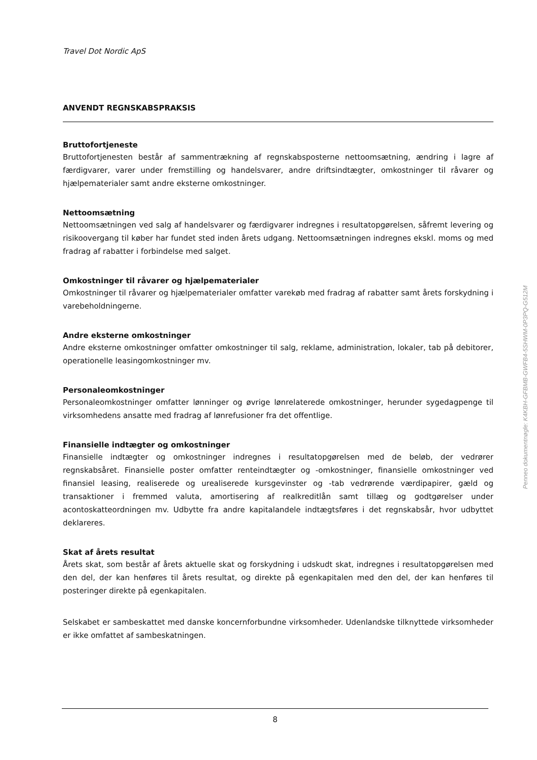Travel Dot Nordic ApS
ANVENDT REGNSKABSPRAKSIS
Bruttofortjeneste
Bruttofortjenesten består af sammentrækning af regnskabsposterne nettoomsætning, ændring i lagre af færdigvarer, varer under fremstilling og handelsvarer, andre driftsindtægter, omkostninger til råvarer og hjælpematerialer samt andre eksterne omkostninger.
Nettoomsætning
Nettoomsætningen ved salg af handelsvarer og færdigvarer indregnes i resultatopgørelsen, såfremt levering og risikoovergang til køber har fundet sted inden årets udgang. Nettoomsætningen indregnes ekskl. moms og med fradrag af rabatter i forbindelse med salget.
Omkostninger til råvarer og hjælpematerialer
Omkostninger til råvarer og hjælpematerialer omfatter varekøb med fradrag af rabatter samt årets forskydning i varebeholdningerne.
Andre eksterne omkostninger
Andre eksterne omkostninger omfatter omkostninger til salg, reklame, administration, lokaler, tab på debitorer, operationelle leasingomkostninger mv.
Personaleomkostninger
Personaleomkostninger omfatter lønninger og øvrige lønrelaterede omkostninger, herunder sygedagpenge til virksomhedens ansatte med fradrag af lønrefusioner fra det offentlige.
Finansielle indtægter og omkostninger
Finansielle indtægter og omkostninger indregnes i resultatopgørelsen med de beløb, der vedrører regnskabsåret. Finansielle poster omfatter renteindtægter og -omkostninger, finansielle omkostninger ved finansiel leasing, realiserede og urealiserede kursgevinster og -tab vedrørende værdipapirer, gæld og transaktioner i fremmed valuta, amortisering af realkreditlån samt tillæg og godtgørelser under acontoskatteordningen mv. Udbytte fra andre kapitalandele indtægtsføres i det regnskabsår, hvor udbyttet deklareres.
Skat af årets resultat
Årets skat, som består af årets aktuelle skat og forskydning i udskudt skat, indregnes i resultatopgørelsen med den del, der kan henføres til årets resultat, og direkte på egenkapitalen med den del, der kan henføres til posteringer direkte på egenkapitalen.
Selskabet er sambeskattet med danske koncernforbundne virksomheder. Udenlandske tilknyttede virksomheder er ikke omfattet af sambeskatningen.
Penneo dokumentnøgle: K4KBH-GFBMB-GWFB4-5SHWM-0P3PQ-G512M
8